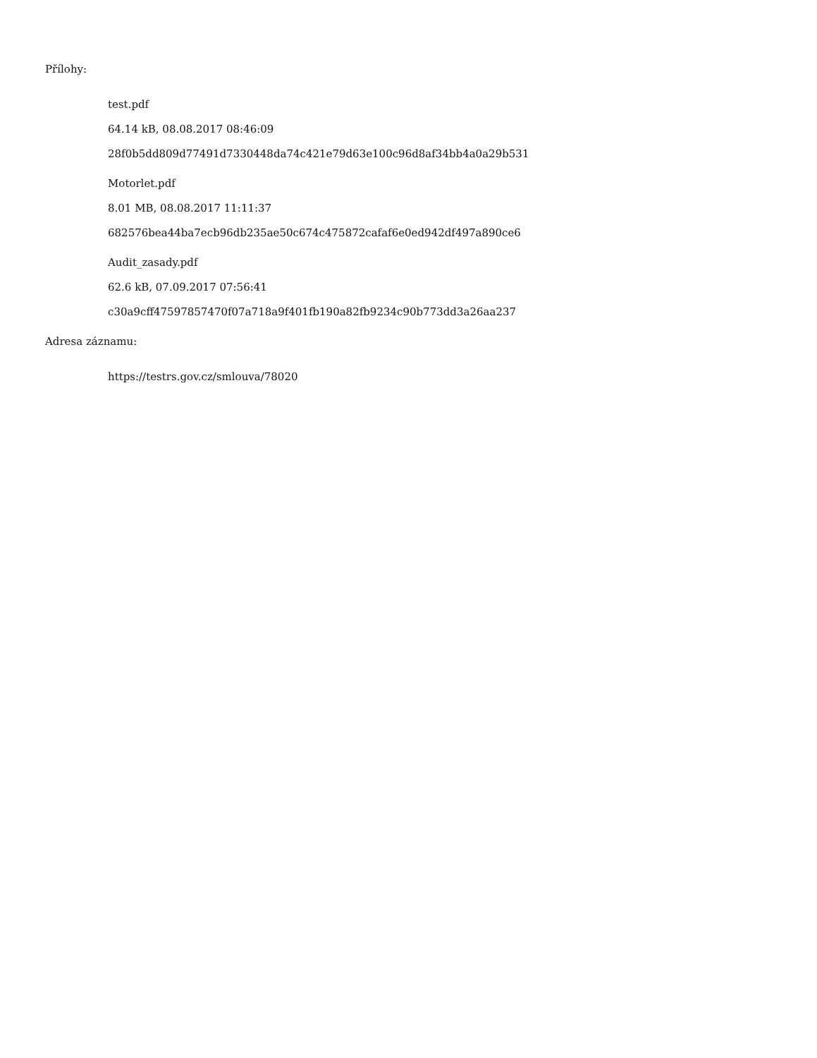Přílohy:
test.pdf
64.14 kB, 08.08.2017 08:46:09
28f0b5dd809d77491d7330448da74c421e79d63e100c96d8af34bb4a0a29b531
Motorlet.pdf
8.01 MB, 08.08.2017 11:11:37
682576bea44ba7ecb96db235ae50c674c475872cafaf6e0ed942df497a890ce6
Audit_zasady.pdf
62.6 kB, 07.09.2017 07:56:41
c30a9cff47597857470f07a718a9f401fb190a82fb9234c90b773dd3a26aa237
Adresa záznamu:
https://testrs.gov.cz/smlouva/78020